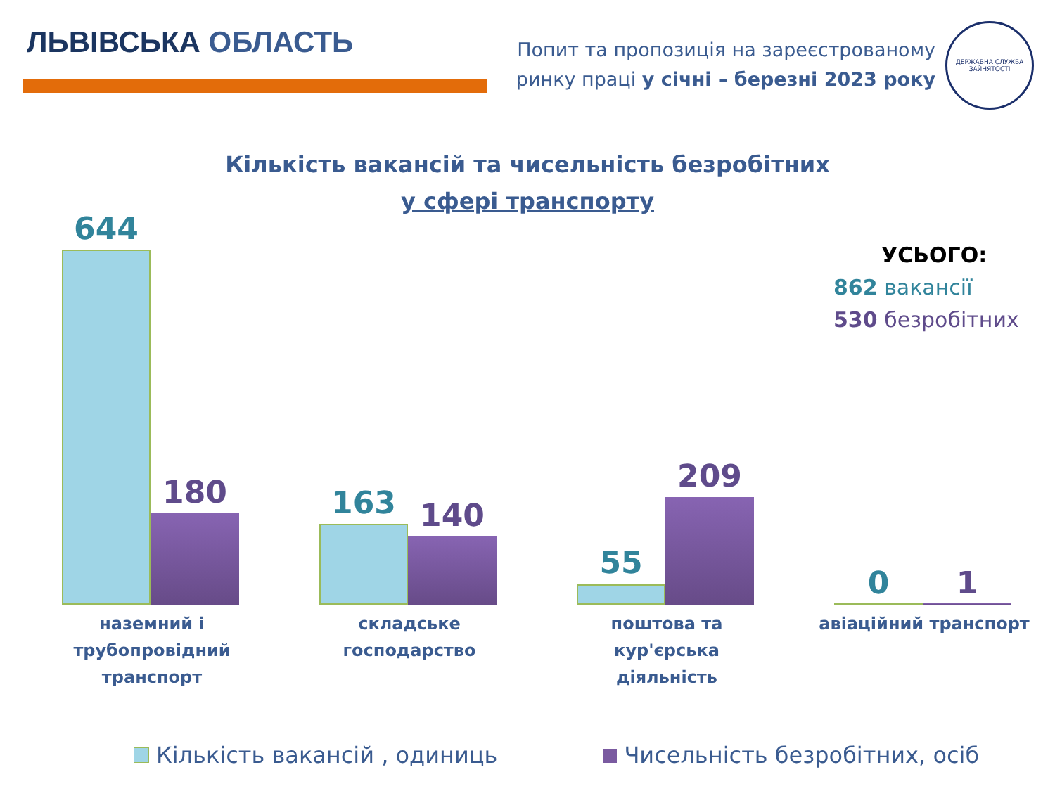ЛЬВІВСЬКА ОБЛАСТЬ
Попит та пропозиція на зареєстрованому
ринку праці у січні – березні 2023 року
ДЕРЖАВНА СЛУЖБА ЗАЙНЯТОСТІ
Кількість вакансій та чисельність безробітних
у сфері транспорту
644
180
163 140
55
209
0 1
УСЬОГО:
862 вакансії
530 безробітних
наземний і
трубопровідний
транспорт
складське господарство
поштова та кур'єрська
діяльність
авіаційний транспорт
Кількість вакансій , одиниць Чисельність безробітних, осіб